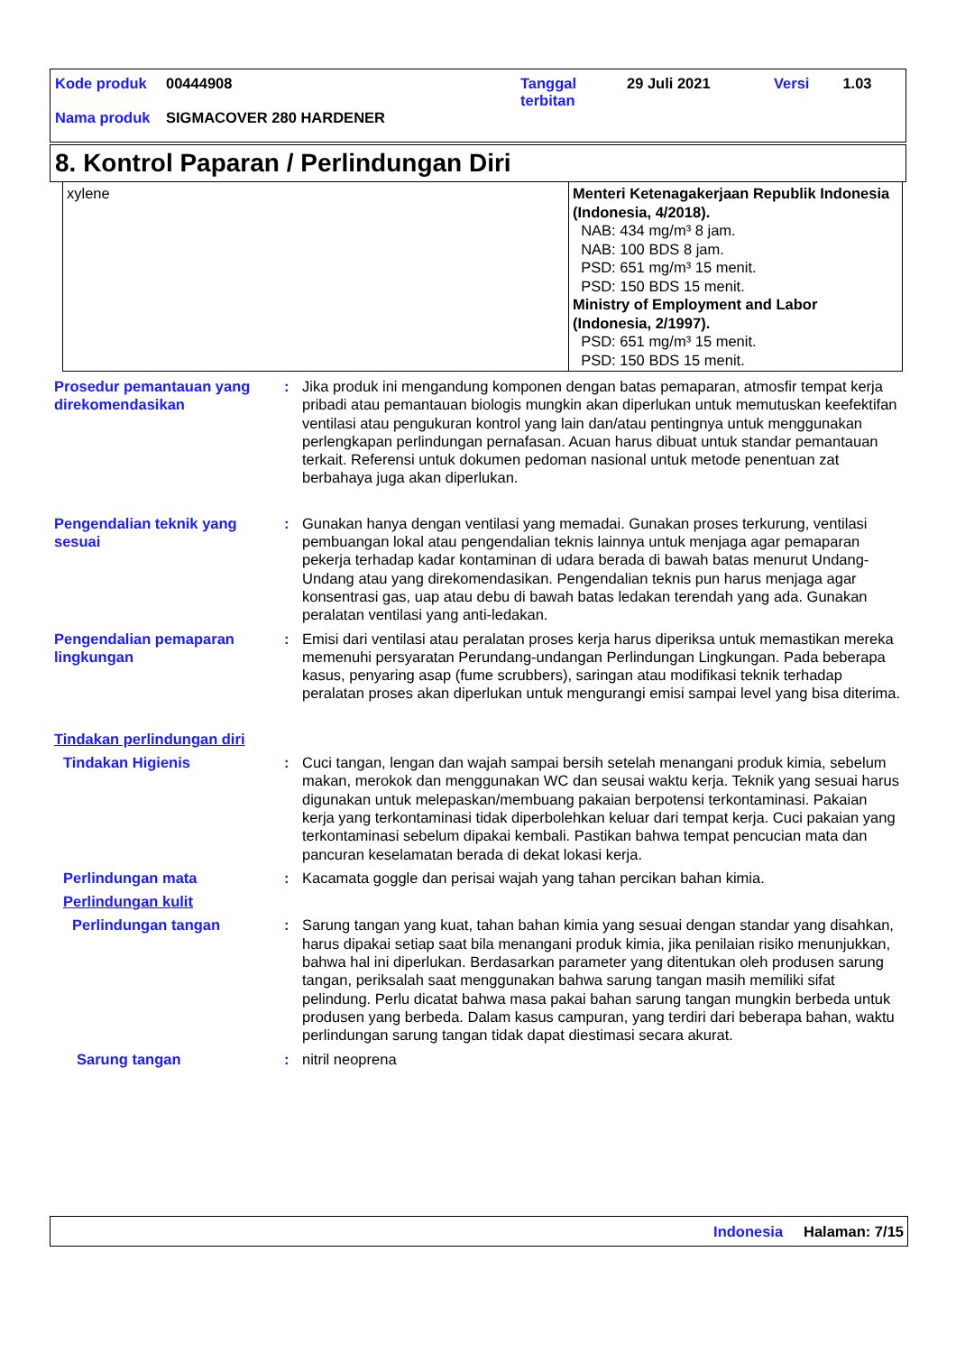| Kode produk | 00444908 | Tanggal terbitan | 29 Juli 2021 | Versi | 1.03 |
| Nama produk | SIGMACOVER 280 HARDENER | | | | |
8. Kontrol Paparan / Perlindungan Diri
| xylene | Menteri Ketenagakerjaan Republik Indonesia (Indonesia, 4/2018). NAB: 434 mg/m³ 8 jam. NAB: 100 BDS 8 jam. PSD: 651 mg/m³ 15 menit. PSD: 150 BDS 15 menit. Ministry of Employment and Labor (Indonesia, 2/1997). PSD: 651 mg/m³ 15 menit. PSD: 150 BDS 15 menit. |
Prosedur pemantauan yang direkomendasikan
: Jika produk ini mengandung komponen dengan batas pemaparan, atmosfir tempat kerja pribadi atau pemantauan biologis mungkin akan diperlukan untuk memutuskan keefektifan ventilasi atau pengukuran kontrol yang lain dan/atau pentingnya untuk menggunakan perlengkapan perlindungan pernafasan. Acuan harus dibuat untuk standar pemantauan terkait. Referensi untuk dokumen pedoman nasional untuk metode penentuan zat berbahaya juga akan diperlukan.
Pengendalian teknik yang sesuai
: Gunakan hanya dengan ventilasi yang memadai. Gunakan proses terkurung, ventilasi pembuangan lokal atau pengendalian teknis lainnya untuk menjaga agar pemaparan pekerja terhadap kadar kontaminan di udara berada di bawah batas menurut Undang-Undang atau yang direkomendasikan. Pengendalian teknis pun harus menjaga agar konsentrasi gas, uap atau debu di bawah batas ledakan terendah yang ada. Gunakan peralatan ventilasi yang anti-ledakan.
Pengendalian pemaparan lingkungan
: Emisi dari ventilasi atau peralatan proses kerja harus diperiksa untuk memastikan mereka memenuhi persyaratan Perundang-undangan Perlindungan Lingkungan. Pada beberapa kasus, penyaring asap (fume scrubbers), saringan atau modifikasi teknik terhadap peralatan proses akan diperlukan untuk mengurangi emisi sampai level yang bisa diterima.
Tindakan perlindungan diri
Tindakan Higienis : Cuci tangan, lengan dan wajah sampai bersih setelah menangani produk kimia, sebelum makan, merokok dan menggunakan WC dan seusai waktu kerja. Teknik yang sesuai harus digunakan untuk melepaskan/membuang pakaian berpotensi terkontaminasi. Pakaian kerja yang terkontaminasi tidak diperbolehkan keluar dari tempat kerja. Cuci pakaian yang terkontaminasi sebelum dipakai kembali. Pastikan bahwa tempat pencucian mata dan pancuran keselamatan berada di dekat lokasi kerja.
Perlindungan mata : Kacamata goggle dan perisai wajah yang tahan percikan bahan kimia.
Perlindungan kulit
Perlindungan tangan : Sarung tangan yang kuat, tahan bahan kimia yang sesuai dengan standar yang disahkan, harus dipakai setiap saat bila menangani produk kimia, jika penilaian risiko menunjukkan, bahwa hal ini diperlukan. Berdasarkan parameter yang ditentukan oleh produsen sarung tangan, periksalah saat menggunakan bahwa sarung tangan masih memiliki sifat pelindung. Perlu dicatat bahwa masa pakai bahan sarung tangan mungkin berbeda untuk produsen yang berbeda. Dalam kasus campuran, yang terdiri dari beberapa bahan, waktu perlindungan sarung tangan tidak dapat diestimasi secara akurat.
Sarung tangan : nitril neoprena
Indonesia Halaman: 7/15